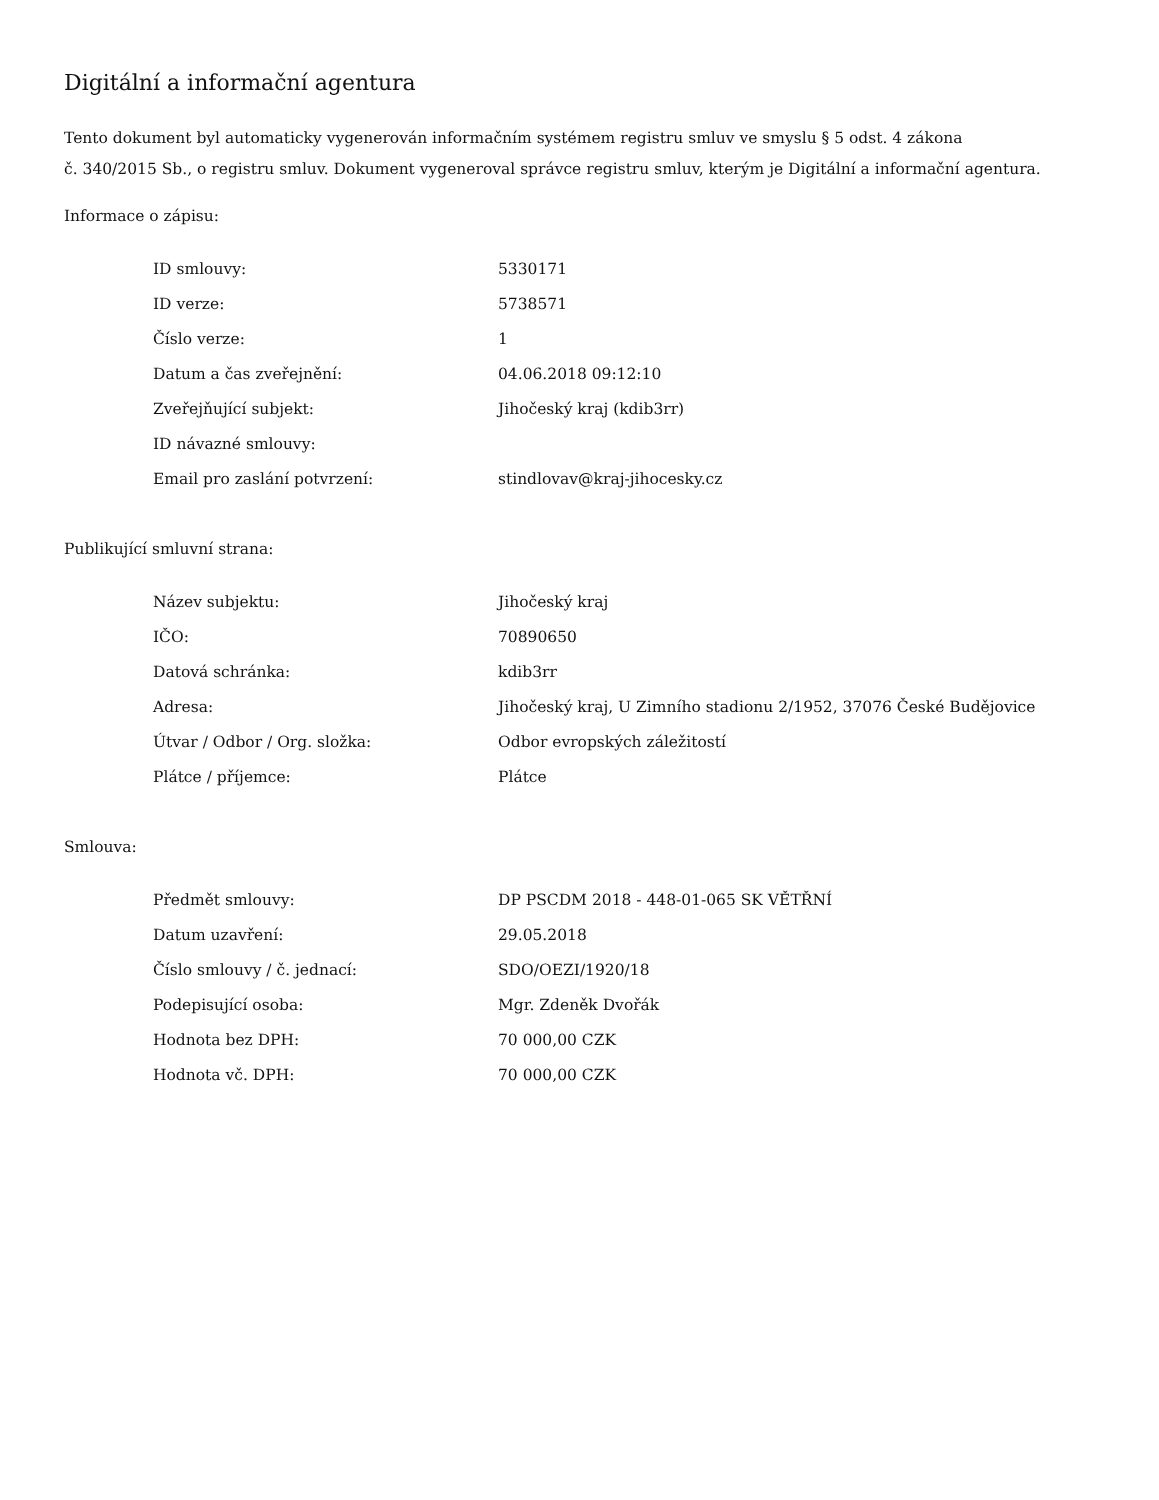Digitální a informační agentura
Tento dokument byl automaticky vygenerován informačním systémem registru smluv ve smyslu § 5 odst. 4 zákona
č. 340/2015 Sb., o registru smluv. Dokument vygeneroval správce registru smluv, kterým je Digitální a informační agentura.
Informace o zápisu:
| ID smlouvy: | 5330171 |
| ID verze: | 5738571 |
| Číslo verze: | 1 |
| Datum a čas zveřejnění: | 04.06.2018 09:12:10 |
| Zveřejňující subjekt: | Jihočeský kraj (kdib3rr) |
| ID návazné smlouvy: | |
| Email pro zaslání potvrzení: | stindlovav@kraj-jihocesky.cz |
Publikující smluvní strana:
| Název subjektu: | Jihočeský kraj |
| IČO: | 70890650 |
| Datová schránka: | kdib3rr |
| Adresa: | Jihočeský kraj, U Zimního stadionu 2/1952, 37076 České Budějovice |
| Útvar / Odbor / Org. složka: | Odbor evropských záležitostí |
| Plátce / příjemce: | Plátce |
Smlouva:
| Předmět smlouvy: | DP PSCDM 2018 - 448-01-065 SK VĚTŘNÍ |
| Datum uzavření: | 29.05.2018 |
| Číslo smlouvy / č. jednací: | SDO/OEZI/1920/18 |
| Podepisující osoba: | Mgr. Zdeněk Dvořák |
| Hodnota bez DPH: | 70 000,00 CZK |
| Hodnota vč. DPH: | 70 000,00 CZK |